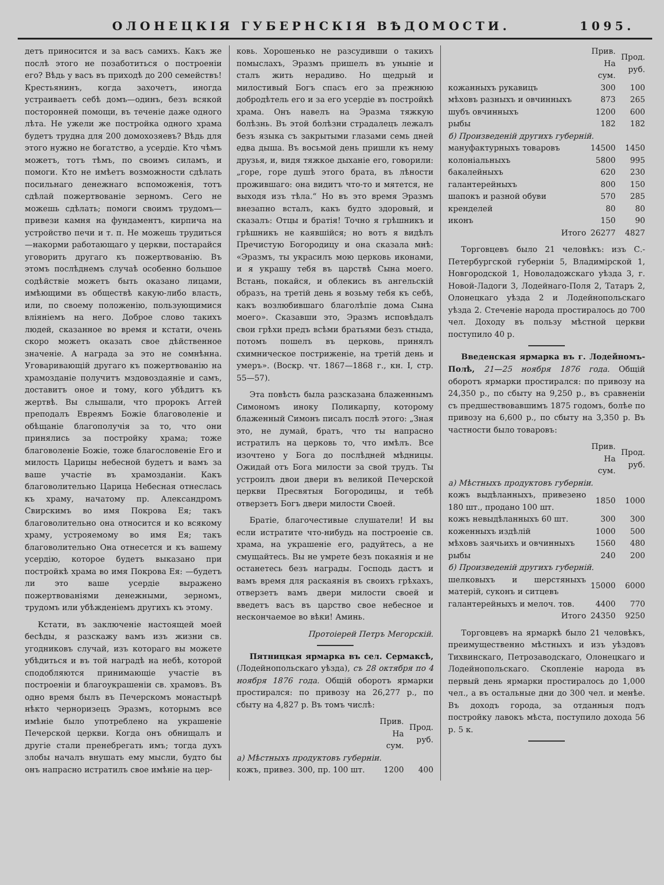ОЛОНЕЦКІЯ ГУБЕРНСКІЯ ВѢДОМОСТИ. 1095.
детъ приносится и за васъ самихъ. Какъ же послѣ этого не позаботиться о построеніи его? Вѣдь у васъ въ приходѣ до 200 семействъ! Крестьянинъ, когда захочетъ, иногда устраиваетъ себѣ домъ—одинъ, безъ всякой посторонней помощи, въ теченіе даже одного лѣта. Не ужели же постройка одного храма будетъ трудна для 200 домохозяевъ? Вѣдь для этого нужно не богатство, а усердіе. Кто чѣмъ можетъ, тотъ тѣмъ, по своимъ силамъ, и помоги. Кто не имѣетъ возможности сдѣлать посильнаго денежнаго вспоможенія, тотъ сдѣлай пожертвованіе зерномъ. Сего не можешь сдѣлать; помоги своимъ трудомъ—привези камня на фундаментъ, кирпича на устройство печи и т. п. Не можешь трудиться—накорми работающаго у церкви, постарайся уговорить другаго къ пожертвованію. Въ этомъ послѣднемъ случаѣ особенно большое содѣйствіе можетъ быть оказано лицами, имѣющими въ обществѣ какую-либо власть, или, по своему положенію, пользующимися вліяніемъ на него. Доброе слово такихъ людей, сказанное во время и кстати, очень скоро можетъ оказать свое дѣйственное значеніе. А награда за это не сомнѣнна. Уговаривающій другаго къ пожертвованію на храмозданіе получитъ мздовоздаяніе и самъ, доставитъ оное и тому, кого убѣдитъ къ жертвѣ. Вы слышали, что пророкъ Аггей преподалъ Евреямъ Божіе благоволеніе и обѣщаніе благополучія за то, что они принялись за постройку храма; тоже благоволеніе Божіе, тоже благословеніе Его и милость Царицы небесной будетъ и вамъ за ваше участіе въ храмозданіи. Какъ благоволительно Царица Небесная отнеслась къ храму, начатому пр. Александромъ Свирскимъ во имя Покрова Ея; такъ благоволительно она относится и ко всякому храму, устрояемому во имя Ея; такъ благоволительно Она отнесется и къ вашему усердію, которое будетъ выказано при постройкѣ храма во имя Покрова Ея: —будетъ ли это ваше усердіе выражено пожертвованіями денежными, зерномъ, трудомъ или убѣжденіемъ другихъ къ этому.
Кстати, въ заключеніе настоящей моей бесѣды, я разскажу вамъ изъ жизни св. угодниковъ случай, изъ котораго вы можете убѣдиться и въ той наградѣ на небѣ, которой сподобляются принимающіе участіе въ построеніи и благоукрашеніи св. храмовъ. Въ одно время былъ въ Печерскомъ монастырѣ нѣкто черноризецъ Эразмъ, которымъ все имѣніе было употреблено на украшеніе Печерской церкви. Когда онъ обнищалъ и другіе стали пренебрегать имъ; тогда духъ злобы началъ внушать ему мысли, будто бы онъ напрасно истратилъ свое имѣніе на цер-
ковь. Хорошенько не разсудивши о такихъ помыслахъ, Эразмъ пришелъ въ уныніе и сталъ жить нерадиво. Но щедрый и милостивый Богъ спасъ его за прежнюю добродѣтель его и за его усердіе въ постройкѣ храма. Онъ навелъ на Эразма тяжкую болѣзнь. Въ этой болѣзни страдалецъ лежалъ безъ языка съ закрытыми глазами семь дней едва дыша. Въ восьмой день пришли къ нему друзья, и, видя тяжкое дыханіе его, говорили: „горе, горе душѣ этого брата, въ лѣности прожившаго: она видитъ что-то и мятется, не выходя изъ тѣла.“ Но въ это время Эразмъ внезапно всталъ, какъ будто здоровый, и сказалъ: Отцы и братія! Точно я грѣшникъ и грѣшникъ не каявшійся; но вотъ я видѣлъ Пречистую Богородицу и она сказала мнѣ: «Эразмъ, ты украсилъ мою церковь иконами, и я украшу тебя въ царствѣ Сына моего. Встань, покайся, и облекись въ ангельскій образъ, на третій день я возьму тебя къ себѣ, какъ возлюбившаго благолѣпіе дома Сына моего». Сказавши это, Эразмъ исповѣдалъ свои грѣхи предъ всѣми братьями безъ стыда, потомъ пошелъ въ церковь, принялъ схимническое постриженіе, на третій день и умеръ». (Воскр. чт. 1867—1868 г., кн. I, стр. 55—57).
Эта повѣсть была разсказана блаженнымъ Симономъ иноку Поликарпу, которому блаженный Симонъ писалъ послѣ этого: „Зная это, не думай, братъ, что ты напрасно истратилъ на церковь то, что имѣлъ. Все изочтено у Бога до послѣдней мѣдницы. Ожидай отъ Бога милости за свой трудъ. Ты устроилъ двои двери въ великой Печерской церкви Пресвятыя Богородицы, и тебѣ отверзетъ Богъ двери милости Своей.
Братіе, благочестивые слушатели! И вы если истратите что-нибудь на построеніе св. храма, на украшеніе его, радуйтесь, а не смущайтесь. Вы не умрете безъ покаянія и не останетесь безъ награды. Господь дастъ и вамъ время для раскаянія въ своихъ грѣхахъ, отверзетъ вамъ двери милости своей и введетъ васъ въ царство свое небесное и нескончаемое во вѣки! Аминь.
Протоіерей Петръ Мегорскій.
Пятницкая ярмарка въ сел. Сермаксѣ, (Лодейнопольскаго уѣзда), съ 28 октября по 4 ноября 1876 года. Общій оборотъ ярмарки простирался: по привозу на 26,277 р., по сбыту на 4,827 р. Въ томъ числѣ:
| | Прив. На сум. | Прод. руб. |
| --- | --- | --- |
| а) Мѣстныхъ продуктовъ губерніи. | | |
| кожъ, привез. 300, пр. 100 шт. | 1200 | 400 |
| | Прив. На сум. | Прод. руб. |
| --- | --- | --- |
| кожанныхъ рукавицъ | 300 | 100 |
| мѣховъ разныхъ и овчинныхъ | 873 | 265 |
| шубъ овчинныхъ | 1200 | 600 |
| рыбы | 182 | 182 |
| б) Произведеній другихъ губерній. | | |
| мануфактурныхъ товаровъ | 14500 | 1450 |
| колоніальныхъ | 5800 | 995 |
| бакалейныхъ | 620 | 230 |
| галантерейныхъ | 800 | 150 |
| шапокъ и разной обуви | 570 | 285 |
| кренделей | 80 | 80 |
| иконъ | 150 | 90 |
| Итого | 26277 | 4827 |
Торговцевъ было 21 человѣкъ: изъ С.-Петербургской губерніи 5, Владимірской 1, Новгородской 1, Новоладожскаго уѣзда 3, г. Новой-Ладоги 3, Лодейнаго-Поля 2, Татаръ 2, Олонецкаго уѣзда 2 и Лодейнопольскаго уѣзда 2. Стеченіе народа простиралось до 700 чел. Доходу въ пользу мѣстной церкви поступило 40 р.
Введенская ярмарка въ г. Лодейномъ-Полѣ, 21—25 ноября 1876 года. Общій оборотъ ярмарки простирался: по привозу на 24,350 р., по сбыту на 9,250 р., въ сравненіи съ предшествовавшимъ 1875 годомъ, болѣе по привозу на 6,600 р., по сбыту на 3,350 р. Въ частности было товаровъ:
| | Прив. На сум. | Прод. руб. |
| --- | --- | --- |
| а) Мѣстныхъ продуктовъ губерніи. | | |
| кожъ выдѣланныхъ, привезено 180 шт., продано 100 шт. | 1850 | 1000 |
| кожъ невыдѣланныхъ 60 шт. | 300 | 300 |
| коженныхъ издѣлій | 1000 | 500 |
| мѣховъ заячьихъ и овчинныхъ | 1560 | 480 |
| рыбы | 240 | 200 |
| б) Произведеній другихъ губерній. | | |
| шелковыхъ и шерстяныхъ матерій, суконъ и ситцевъ | 15000 | 6000 |
| галантерейныхъ и мелоч. тов. | 4400 | 770 |
| Итого | 24350 | 9250 |
Торговцевъ на ярмаркѣ было 21 человѣкъ, преимущественно мѣстныхъ и изъ уѣздовъ Тихвинскаго, Петрозаводскаго, Олонецкаго и Лодейнопольскаго. Скопленіе народа въ первый день ярмарки простиралось до 1,000 чел., а въ остальные дни до 300 чел. и менѣе. Въ доходъ города, за отданныя подъ постройку лавокъ мѣста, поступило дохода 56 р. 5 к.